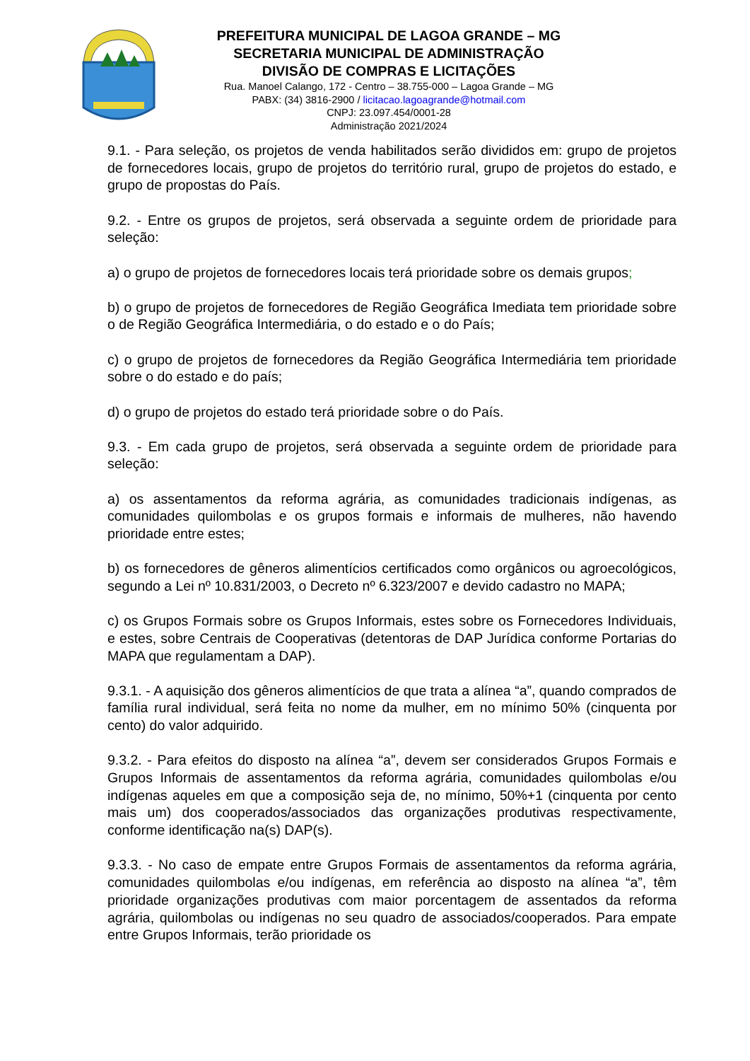PREFEITURA MUNICIPAL DE LAGOA GRANDE – MG
SECRETARIA MUNICIPAL DE ADMINISTRAÇÃO
DIVISÃO DE COMPRAS E LICITAÇÕES
Rua. Manoel Calango, 172 - Centro – 38.755-000 – Lagoa Grande – MG
PABX: (34) 3816-2900 / licitacao.lagoagrande@hotmail.com
CNPJ: 23.097.454/0001-28
Administração 2021/2024
9.1. - Para seleção, os projetos de venda habilitados serão divididos em: grupo de projetos de fornecedores locais, grupo de projetos do território rural, grupo de projetos do estado, e grupo de propostas do País.
9.2. - Entre os grupos de projetos, será observada a seguinte ordem de prioridade para seleção:
a) o grupo de projetos de fornecedores locais terá prioridade sobre os demais grupos;
b) o grupo de projetos de fornecedores de Região Geográfica Imediata tem prioridade sobre o de Região Geográfica Intermediária, o do estado e o do País;
c) o grupo de projetos de fornecedores da Região Geográfica Intermediária tem prioridade sobre o do estado e do país;
d) o grupo de projetos do estado terá prioridade sobre o do País.
9.3. - Em cada grupo de projetos, será observada a seguinte ordem de prioridade para seleção:
a) os assentamentos da reforma agrária, as comunidades tradicionais indígenas, as comunidades quilombolas e os grupos formais e informais de mulheres, não havendo prioridade entre estes;
b) os fornecedores de gêneros alimentícios certificados como orgânicos ou agroecológicos, segundo a Lei nº 10.831/2003, o Decreto nº 6.323/2007 e devido cadastro no MAPA;
c) os Grupos Formais sobre os Grupos Informais, estes sobre os Fornecedores Individuais, e estes, sobre Centrais de Cooperativas (detentoras de DAP Jurídica conforme Portarias do MAPA que regulamentam a DAP).
9.3.1. - A aquisição dos gêneros alimentícios de que trata a alínea “a”, quando comprados de família rural individual, será feita no nome da mulher, em no mínimo 50% (cinquenta por cento) do valor adquirido.
9.3.2. - Para efeitos do disposto na alínea “a”, devem ser considerados Grupos Formais e Grupos Informais de assentamentos da reforma agrária, comunidades quilombolas e/ou indígenas aqueles em que a composição seja de, no mínimo, 50%+1 (cinquenta por cento mais um) dos cooperados/associados das organizações produtivas respectivamente, conforme identificação na(s) DAP(s).
9.3.3. - No caso de empate entre Grupos Formais de assentamentos da reforma agrária, comunidades quilombolas e/ou indígenas, em referência ao disposto na alínea “a”, têm prioridade organizações produtivas com maior porcentagem de assentados da reforma agrária, quilombolas ou indígenas no seu quadro de associados/cooperados. Para empate entre Grupos Informais, terão prioridade os